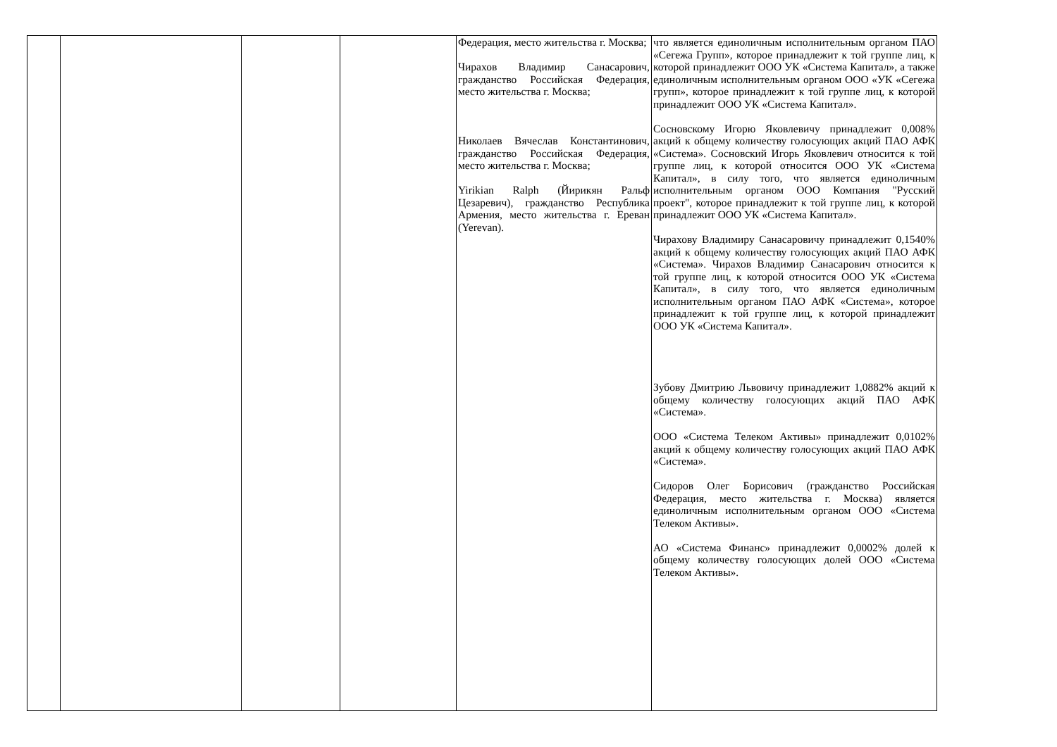| | | | | Федерация, место жительства г. Москва; Чирахов Владимир Санасарович, гражданство Российская Федерация, место жительства г. Москва; Николаев Вячеслав Константинович, гражданство Российская Федерация, место жительства г. Москва; Yirikian Ralph (Йирикян Ральф Цезаревич), гражданство Республика Армения, место жительства г. Ереван (Yerevan). | что является единоличным исполнительным органом ПАО «Сегежа Групп», которое принадлежит к той группе лиц, к которой принадлежит ООО УК «Система Капитал», а также единоличным исполнительным органом ООО «УК «Сегежа групп», которое принадлежит к той группе лиц, к которой принадлежит ООО УК «Система Капитал». Сосновскому Игорю Яковлевичу принадлежит 0,008% акций к общему количеству голосующих акций ПАО АФК «Система». Сосновский Игорь Яковлевич относится к той группе лиц, к которой относится ООО УК «Система Капитал», в силу того, что является единоличным исполнительным органом ООО Компания "Русский проект", которое принадлежит к той группе лиц, к которой принадлежит ООО УК «Система Капитал». Чирахову Владимиру Санасаровичу принадлежит 0,1540% акций к общему количеству голосующих акций ПАО АФК «Система». Чирахов Владимир Санасарович относится к той группе лиц, к которой относится ООО УК «Система Капитал», в силу того, что является единоличным исполнительным органом ПАО АФК «Система», которое принадлежит к той группе лиц, к которой принадлежит ООО УК «Система Капитал». Зубову Дмитрию Львовичу принадлежит 1,0882% акций к общему количеству голосующих акций ПАО АФК «Система». ООО «Система Телеком Активы» принадлежит 0,0102% акций к общему количеству голосующих акций ПАО АФК «Система». Сидоров Олег Борисович (гражданство Российская Федерация, место жительства г. Москва) является единоличным исполнительным органом ООО «Система Телеком Активы». АО «Система Финанс» принадлежит 0,0002% долей к общему количеству голосующих долей ООО «Система Телеком Активы». |